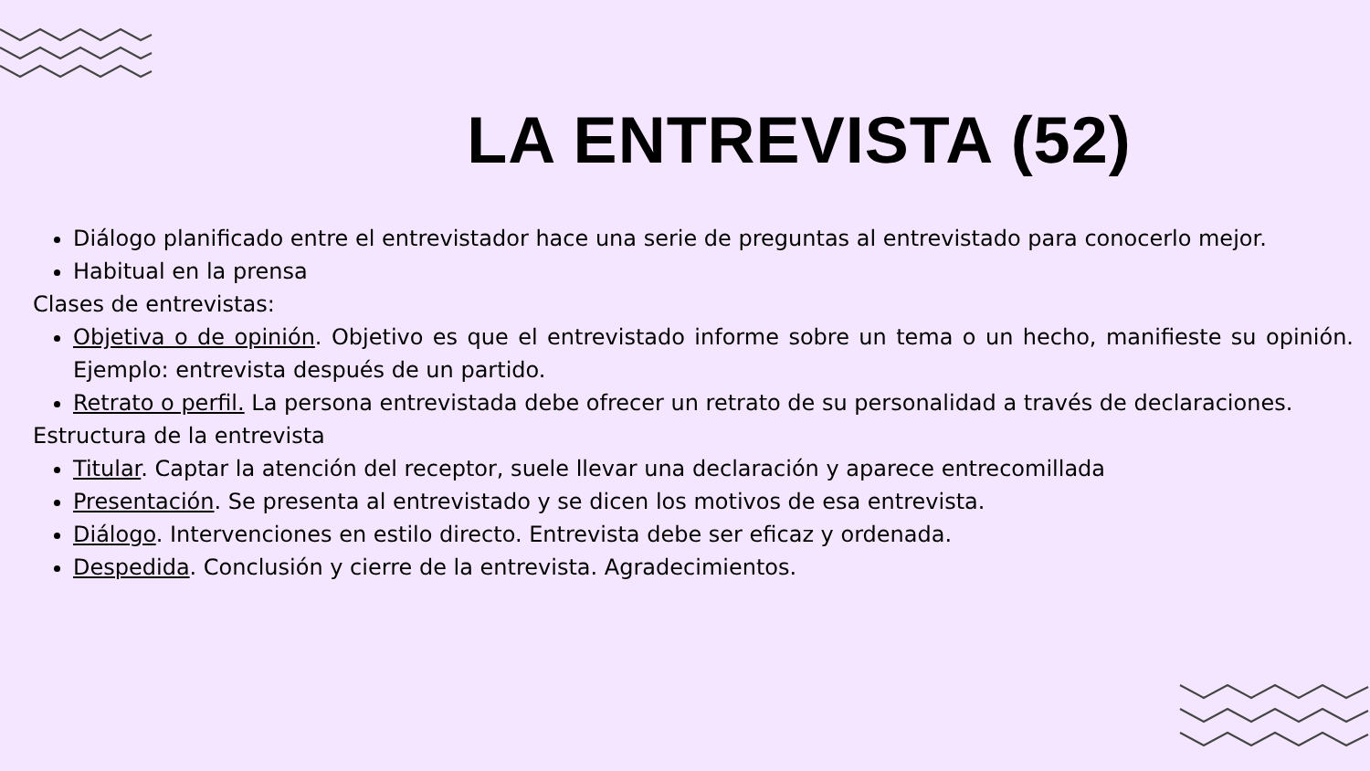LA ENTREVISTA (52)
Diálogo planificado entre el entrevistador hace una serie de preguntas al entrevistado para conocerlo mejor.
Habitual en la prensa
Clases de entrevistas:
Objetiva o de opinión. Objetivo es que el entrevistado informe sobre un tema o un hecho, manifieste su opinión. Ejemplo: entrevista después de un partido.
Retrato o perfil. La persona entrevistada debe ofrecer un retrato de su personalidad a través de declaraciones.
Estructura de la entrevista
Titular. Captar la atención del receptor, suele llevar una declaración y aparece entrecomillada
Presentación. Se presenta al entrevistado y se dicen los motivos de esa entrevista.
Diálogo. Intervenciones en estilo directo. Entrevista debe ser eficaz y ordenada.
Despedida. Conclusión y cierre de la entrevista. Agradecimientos.